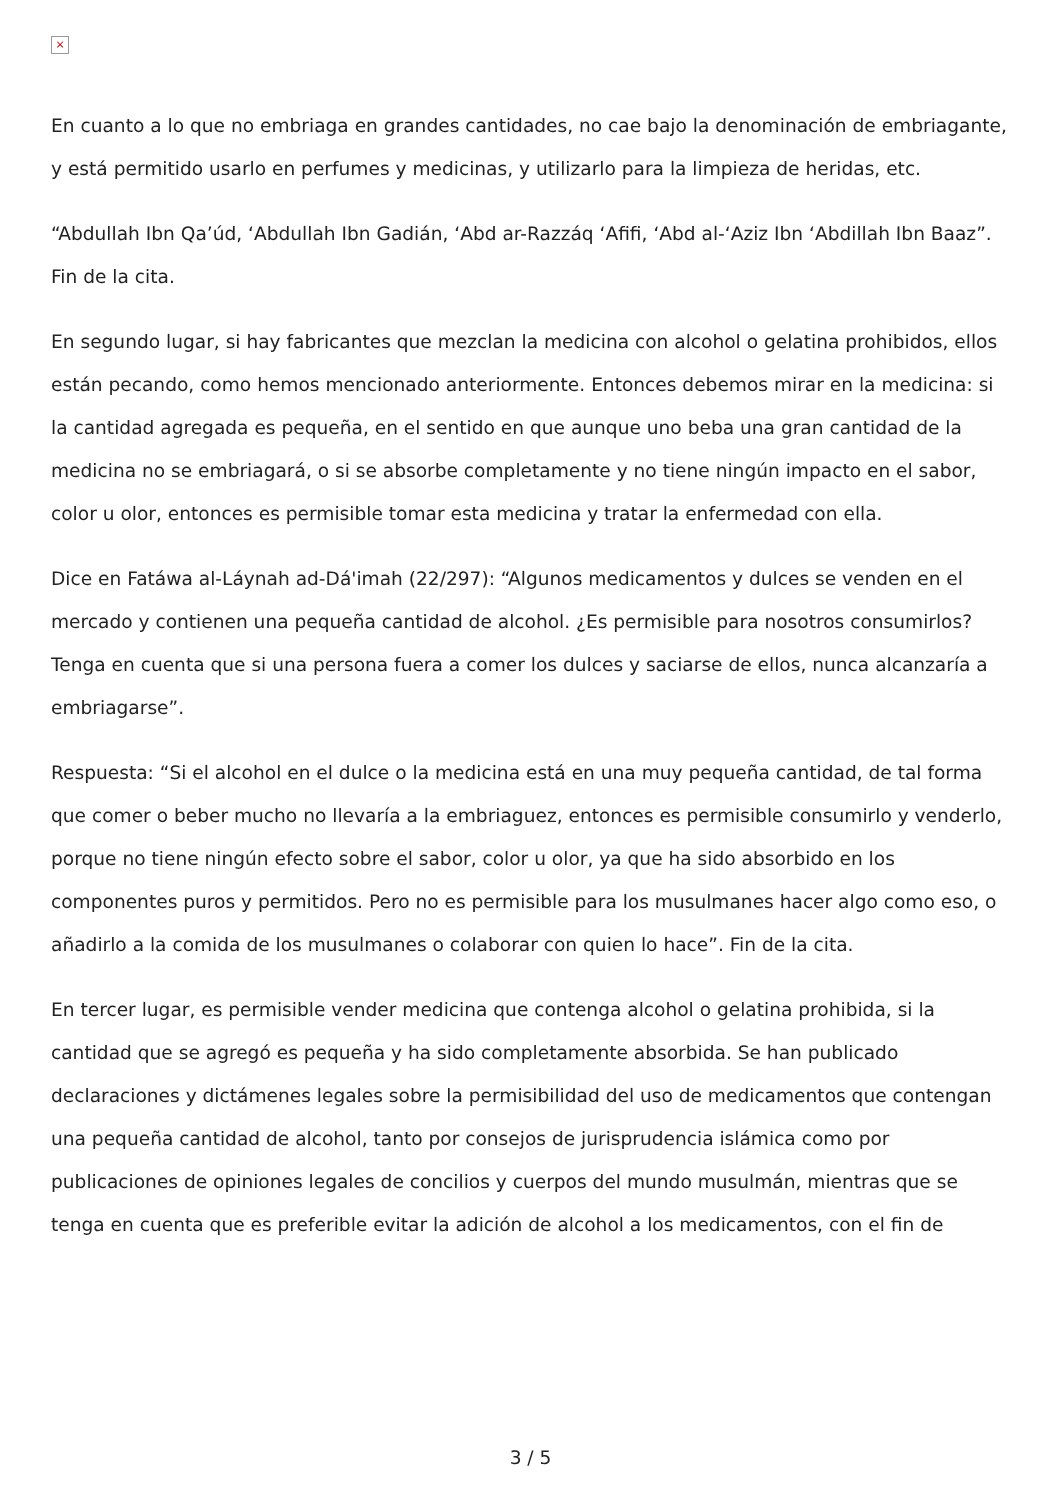×
En cuanto a lo que no embriaga en grandes cantidades, no cae bajo la denominación de embriagante, y está permitido usarlo en perfumes y medicinas, y utilizarlo para la limpieza de heridas, etc.
“Abdullah Ibn Qa’úd, ‘Abdullah Ibn Gadián, ‘Abd ar-Razzáq ‘Afifi, ‘Abd al-‘Aziz Ibn ‘Abdillah Ibn Baaz”. Fin de la cita.
En segundo lugar, si hay fabricantes que mezclan la medicina con alcohol o gelatina prohibidos, ellos están pecando, como hemos mencionado anteriormente. Entonces debemos mirar en la medicina: si la cantidad agregada es pequeña, en el sentido en que aunque uno beba una gran cantidad de la medicina no se embriagará, o si se absorbe completamente y no tiene ningún impacto en el sabor, color u olor, entonces es permisible tomar esta medicina y tratar la enfermedad con ella.
Dice en Fatáwa al-Láynah ad-Dá'imah (22/297): “Algunos medicamentos y dulces se venden en el mercado y contienen una pequeña cantidad de alcohol. ¿Es permisible para nosotros consumirlos? Tenga en cuenta que si una persona fuera a comer los dulces y saciarse de ellos, nunca alcanzaría a embriagarse”.
Respuesta: “Si el alcohol en el dulce o la medicina está en una muy pequeña cantidad, de tal forma que comer o beber mucho no llevaría a la embriaguez, entonces es permisible consumirlo y venderlo, porque no tiene ningún efecto sobre el sabor, color u olor, ya que ha sido absorbido en los componentes puros y permitidos. Pero no es permisible para los musulmanes hacer algo como eso, o añadirlo a la comida de los musulmanes o colaborar con quien lo hace”. Fin de la cita.
En tercer lugar, es permisible vender medicina que contenga alcohol o gelatina prohibida, si la cantidad que se agregó es pequeña y ha sido completamente absorbida. Se han publicado declaraciones y dictámenes legales sobre la permisibilidad del uso de medicamentos que contengan una pequeña cantidad de alcohol, tanto por consejos de jurisprudencia islámica como por publicaciones de opiniones legales de concilios y cuerpos del mundo musulmán, mientras que se tenga en cuenta que es preferible evitar la adición de alcohol a los medicamentos, con el fin de
3 / 5